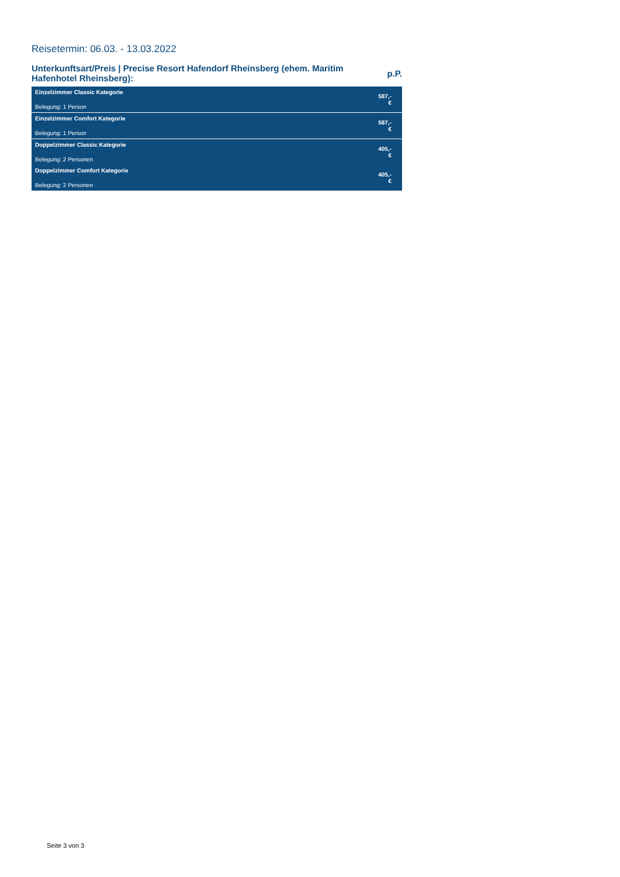Reisetermin: 06.03. - 13.03.2022
Unterkunftsart/Preis | Precise Resort Hafendorf Rheinsberg (ehem. Maritim Hafenhotel Rheinsberg):
p.P.
| Einzelzimmer Classic Kategorie Belegung: 1 Person | 587,- € |
| Einzelzimmer Comfort Kategorie Belegung: 1 Person | 587,- € |
| Doppelzimmer Classic Kategorie Belegung: 2 Personen | 405,- € |
| Doppelzimmer Comfort Kategorie Belegung: 2 Personen | 405,- € |
Seite 3 von 3